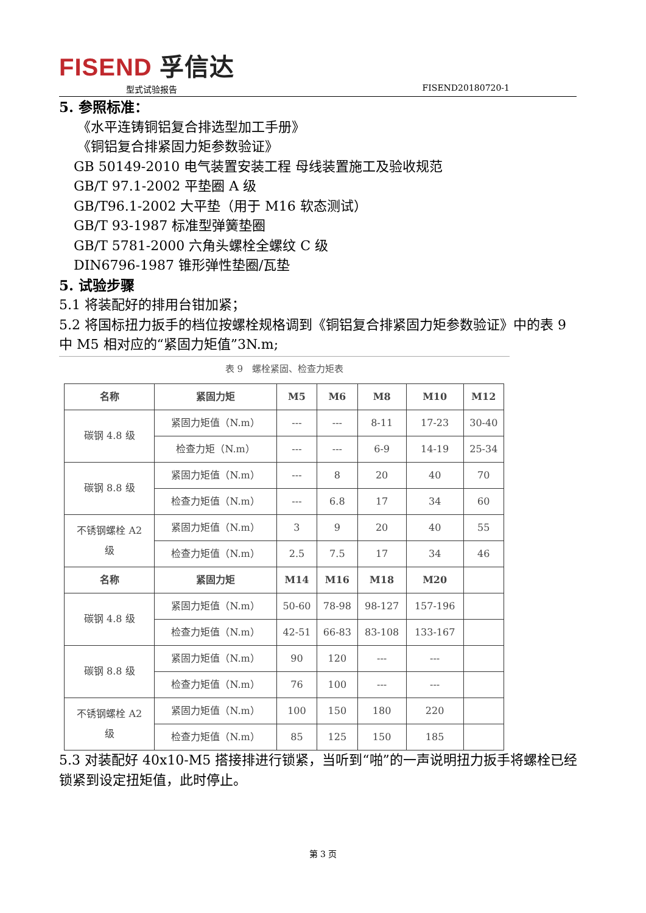FISEND 孚信达
型式试验报告 FISEND20180720-1
5. 参照标准：
《水平连铸铜铝复合排选型加工手册》
《铜铝复合排紧固力矩参数验证》
GB 50149-2010 电气装置安装工程 母线装置施工及验收规范
GB/T 97.1-2002 平垫圈 A 级
GB/T96.1-2002 大平垫（用于 M16 软态测试）
GB/T 93-1987 标准型弹簧垫圈
GB/T 5781-2000 六角头螺栓全螺纹 C 级
DIN6796-1987 锥形弹性垫圈/瓦垫
5. 试验步骤
5.1 将装配好的排用台钳加紧；
5.2 将国标扭力扳手的档位按螺栓规格调到《铜铝复合排紧固力矩参数验证》中的表 9 中 M5 相对应的“紧固力矩值”3N.m;
表 9　螺栓紧固、检查力矩表
| 名称 | 紧固力矩 | M5 | M6 | M8 | M10 | M12 |
| --- | --- | --- | --- | --- | --- | --- |
| 碳钢 4.8 级 | 紧固力矩值（N.m） | --- | --- | 8-11 | 17-23 | 30-40 |
| | 检查力矩（N.m） | --- | --- | 6-9 | 14-19 | 25-34 |
| 碳钢 8.8 级 | 紧固力矩值（N.m） | --- | 8 | 20 | 40 | 70 |
| | 检查力矩值（N.m） | --- | 6.8 | 17 | 34 | 60 |
| 不锈钢螺栓 A2 级 | 紧固力矩值（N.m） | 3 | 9 | 20 | 40 | 55 |
| | 检查力矩值（N.m） | 2.5 | 7.5 | 17 | 34 | 46 |
| 名称 | 紧固力矩 | M14 | M16 | M18 | M20 | |
| 碳钢 4.8 级 | 紧固力矩值（N.m） | 50-60 | 78-98 | 98-127 | 157-196 | |
| | 检查力矩值（N.m） | 42-51 | 66-83 | 83-108 | 133-167 | |
| 碳钢 8.8 级 | 紧固力矩值（N.m） | 90 | 120 | --- | --- | |
| | 检查力矩值（N.m） | 76 | 100 | --- | --- | |
| 不锈钢螺栓 A2 级 | 紧固力矩值（N.m） | 100 | 150 | 180 | 220 | |
| | 检查力矩值（N.m） | 85 | 125 | 150 | 185 | |
5.3 对装配好 40x10-M5 搭接排进行锁紧，当听到“啪”的一声说明扭力扳手将螺栓已经锁紧到设定扭矩值，此时停止。
第 3 页